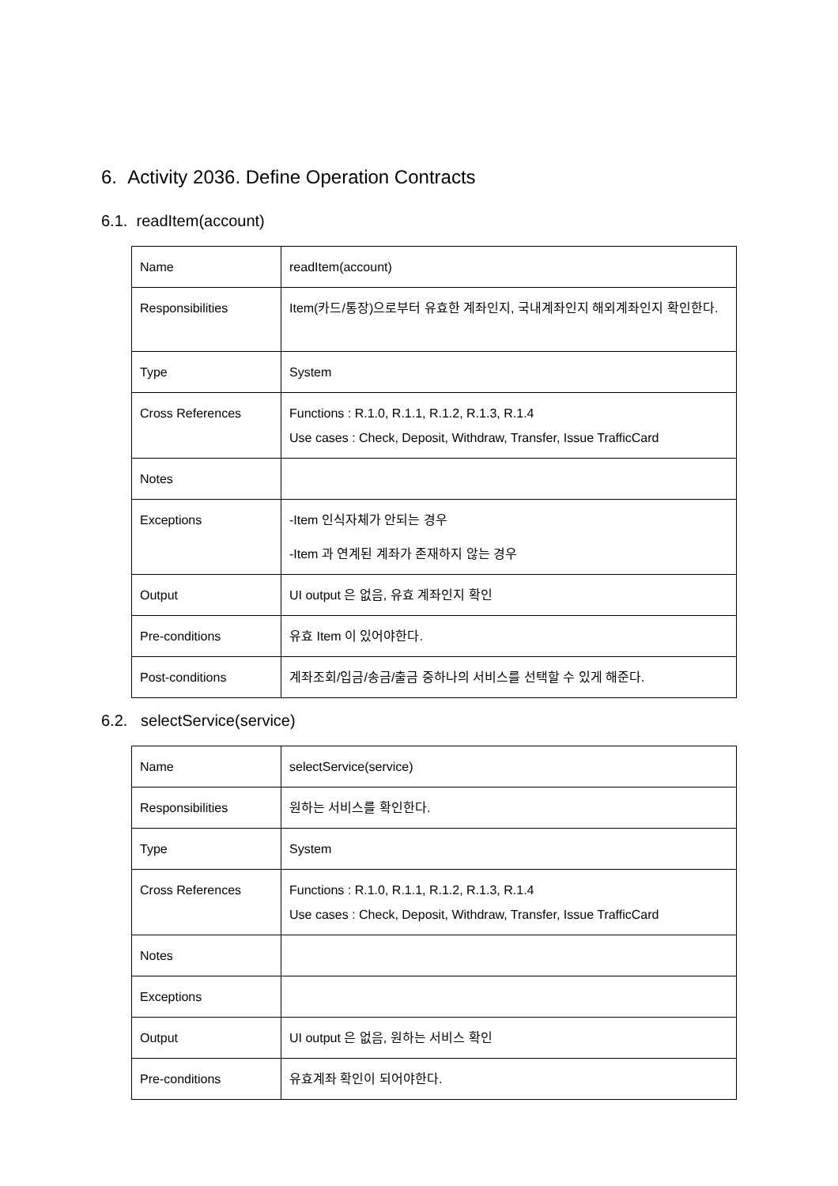6. Activity 2036. Define Operation Contracts
6.1. readItem(account)
| Name | readItem(account) |
| Responsibilities | Item(카드/통장)으로부터 유효한 계좌인지, 국내계좌인지 해외계좌인지 확인한다. |
| Type | System |
| Cross References | Functions : R.1.0, R.1.1, R.1.2, R.1.3, R.1.4 Use cases : Check, Deposit, Withdraw, Transfer, Issue TrafficCard |
| Notes | |
| Exceptions | -Item 인식자체가 안되는 경우 -Item 과 연계된 계좌가 존재하지 않는 경우 |
| Output | UI output 은 없음, 유효 계좌인지 확인 |
| Pre-conditions | 유효 Item 이 있어야한다. |
| Post-conditions | 계좌조회/입금/송금/출금 중하나의 서비스를 선택할 수 있게 해준다. |
6.2. selectService(service)
| Name | selectService(service) |
| Responsibilities | 원하는 서비스를 확인한다. |
| Type | System |
| Cross References | Functions : R.1.0, R.1.1, R.1.2, R.1.3, R.1.4 Use cases : Check, Deposit, Withdraw, Transfer, Issue TrafficCard |
| Notes | |
| Exceptions | |
| Output | UI output 은 없음, 원하는 서비스 확인 |
| Pre-conditions | 유효계좌 확인이 되어야한다. |